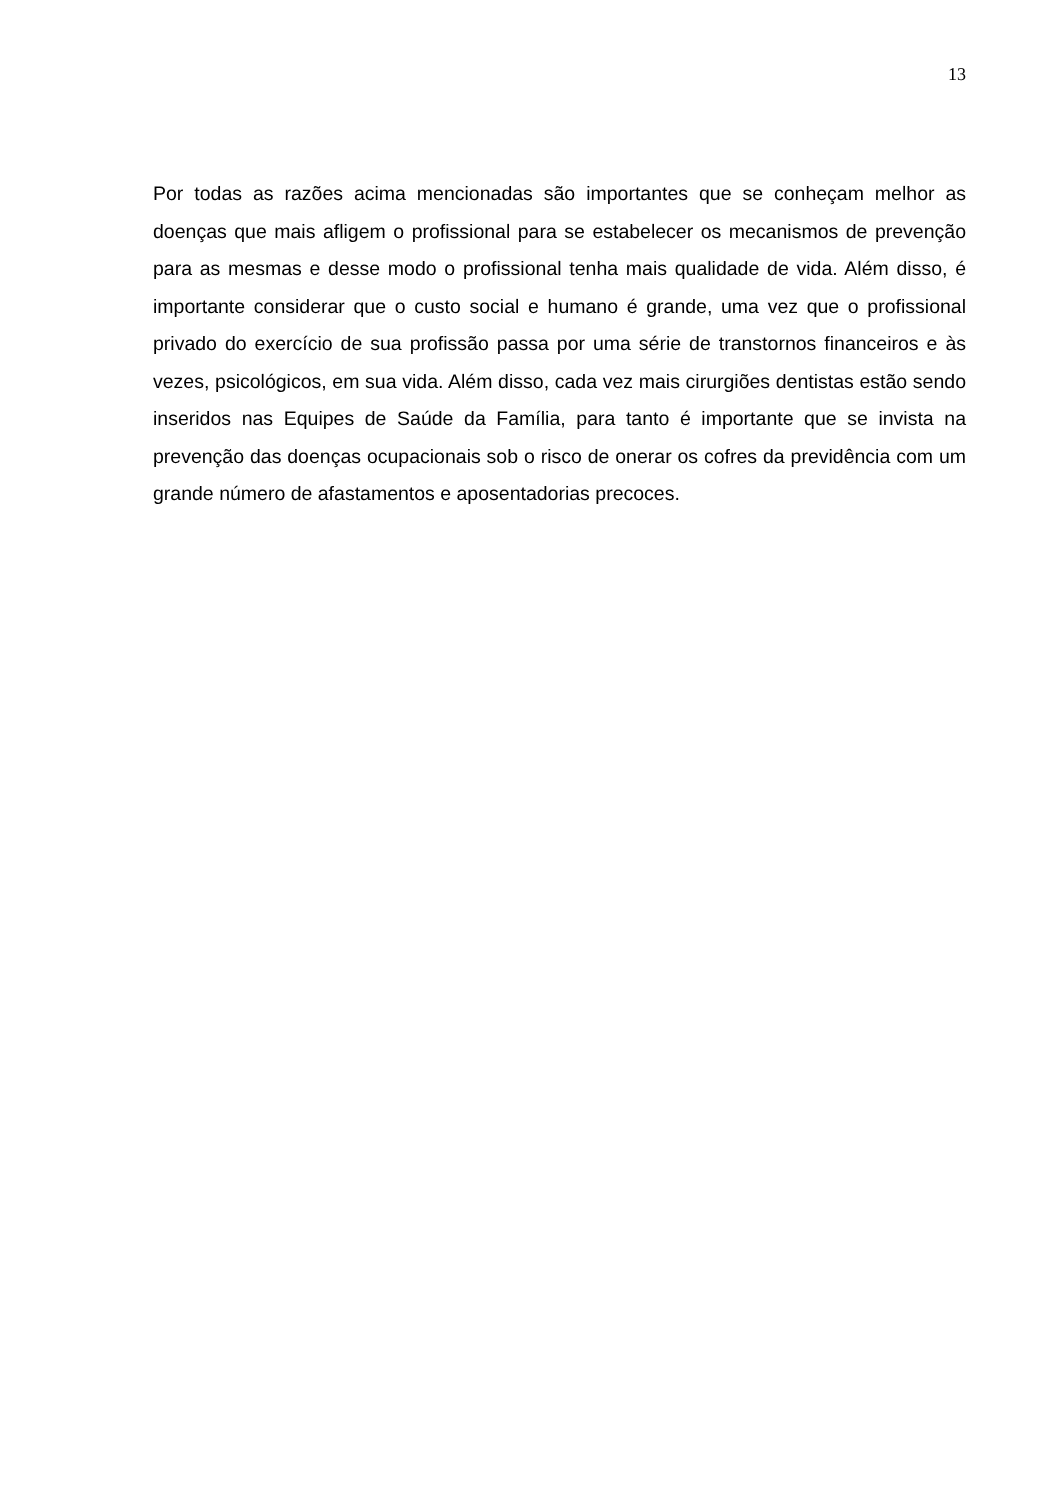13
Por todas as razões acima mencionadas são importantes que se conheçam melhor as doenças que mais afligem o profissional para se estabelecer os mecanismos de prevenção para as mesmas e desse modo o profissional tenha mais qualidade de vida. Além disso, é importante considerar que o custo social e humano é grande, uma vez que o profissional privado do exercício de sua profissão passa por uma série de transtornos financeiros e às vezes, psicológicos, em sua vida. Além disso, cada vez mais cirurgiões dentistas estão sendo inseridos nas Equipes de Saúde da Família, para tanto é importante que se invista na prevenção das doenças ocupacionais sob o risco de onerar os cofres da previdência com um grande número de afastamentos e aposentadorias precoces.